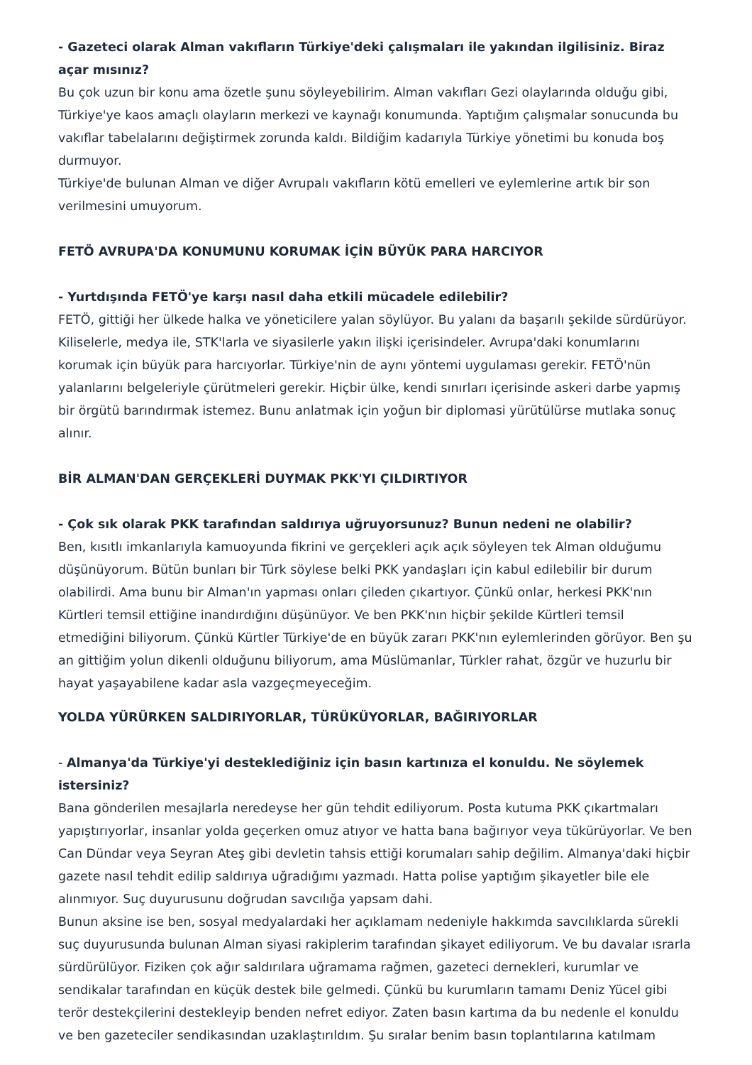- Gazeteci olarak Alman vakıfların Türkiye'deki çalışmaları ile yakından ilgilisiniz. Biraz açar mısınız?
Bu çok uzun bir konu ama özetle şunu söyleyebilirim. Alman vakıfları Gezi olaylarında olduğu gibi, Türkiye'ye kaos amaçlı olayların merkezi ve kaynağı konumunda. Yaptığım çalışmalar sonucunda bu vakıflar tabelalarını değiştirmek zorunda kaldı. Bildiğim kadarıyla Türkiye yönetimi bu konuda boş durmuyor.
Türkiye'de bulunan Alman ve diğer Avrupalı vakıfların kötü emelleri ve eylemlerine artık bir son verilmesini umuyorum.
FETÖ AVRUPA'DA KONUMUNU KORUMAK İÇİN BÜYÜK PARA HARCIYOR
- Yurtdışında FETÖ'ye karşı nasıl daha etkili mücadele edilebilir?
FETÖ, gittiği her ülkede halka ve yöneticilere yalan söylüyor. Bu yalanı da başarılı şekilde sürdürüyor. Kiliselerle, medya ile, STK'larla ve siyasilerle yakın ilişki içerisindeler. Avrupa'daki konumlarını korumak için büyük para harcıyorlar. Türkiye'nin de aynı yöntemi uygulaması gerekir. FETÖ'nün yalanlarını belgeleriyle çürütmeleri gerekir. Hiçbir ülke, kendi sınırları içerisinde askeri darbe yapmış bir örgütü barındırmak istemez. Bunu anlatmak için yoğun bir diplomasi yürütülürse mutlaka sonuç alınır.
BİR ALMAN'DAN GERÇEKLERİ DUYMAK PKK'YI ÇILDIRTIYOR
- Çok sık olarak PKK tarafından saldırıya uğruyorsunuz? Bunun nedeni ne olabilir?
Ben, kısıtlı imkanlarıyla kamuoyunda fikrini ve gerçekleri açık açık söyleyen tek Alman olduğumu düşünüyorum. Bütün bunları bir Türk söylese belki PKK yandaşları için kabul edilebilir bir durum olabilirdi. Ama bunu bir Alman'ın yapması onları çileden çıkartıyor. Çünkü onlar, herkesi PKK'nın Kürtleri temsil ettiğine inandırdığını düşünüyor. Ve ben PKK'nın hiçbir şekilde Kürtleri temsil etmediğini biliyorum. Çünkü Kürtler Türkiye'de en büyük zararı PKK'nın eylemlerinden görüyor. Ben şu an gittiğim yolun dikenli olduğunu biliyorum, ama Müslümanlar, Türkler rahat, özgür ve huzurlu bir hayat yaşayabilene kadar asla vazgeçmeyeceğim.
YOLDA YÜRÜRKEN SALDIRIYORLAR, TÜRÜKÜYORLAR, BAĞIRIYORLAR
- Almanya'da Türkiye'yi desteklediğiniz için basın kartınıza el konuldu. Ne söylemek istersiniz?
Bana gönderilen mesajlarla neredeyse her gün tehdit ediliyorum. Posta kutuma PKK çıkartmaları yapıştırıyorlar, insanlar yolda geçerken omuz atıyor ve hatta bana bağırıyor veya tükürüyorlar. Ve ben Can Dündar veya Seyran Ateş gibi devletin tahsis ettiği korumaları sahip değilim. Almanya'daki hiçbir gazete nasıl tehdit edilip saldırıya uğradığımı yazmadı. Hatta polise yaptığım şikayetler bile ele alınmıyor. Suç duyurusunu doğrudan savcılığa yapsam dahi.
Bunun aksine ise ben, sosyal medyalardaki her açıklamam nedeniyle hakkımda savcılıklarda sürekli suç duyurusunda bulunan Alman siyasi rakiplerim tarafından şikayet ediliyorum. Ve bu davalar ısrarla sürdürülüyor. Fiziken çok ağır saldırılara uğramama rağmen, gazeteci dernekleri, kurumlar ve sendikalar tarafından en küçük destek bile gelmedi. Çünkü bu kurumların tamamı Deniz Yücel gibi terör destekçilerini destekleyip benden nefret ediyor. Zaten basın kartıma da bu nedenle el konuldu ve ben gazeteciler sendikasından uzaklaştırıldım. Şu sıralar benim basın toplantılarına katılmam